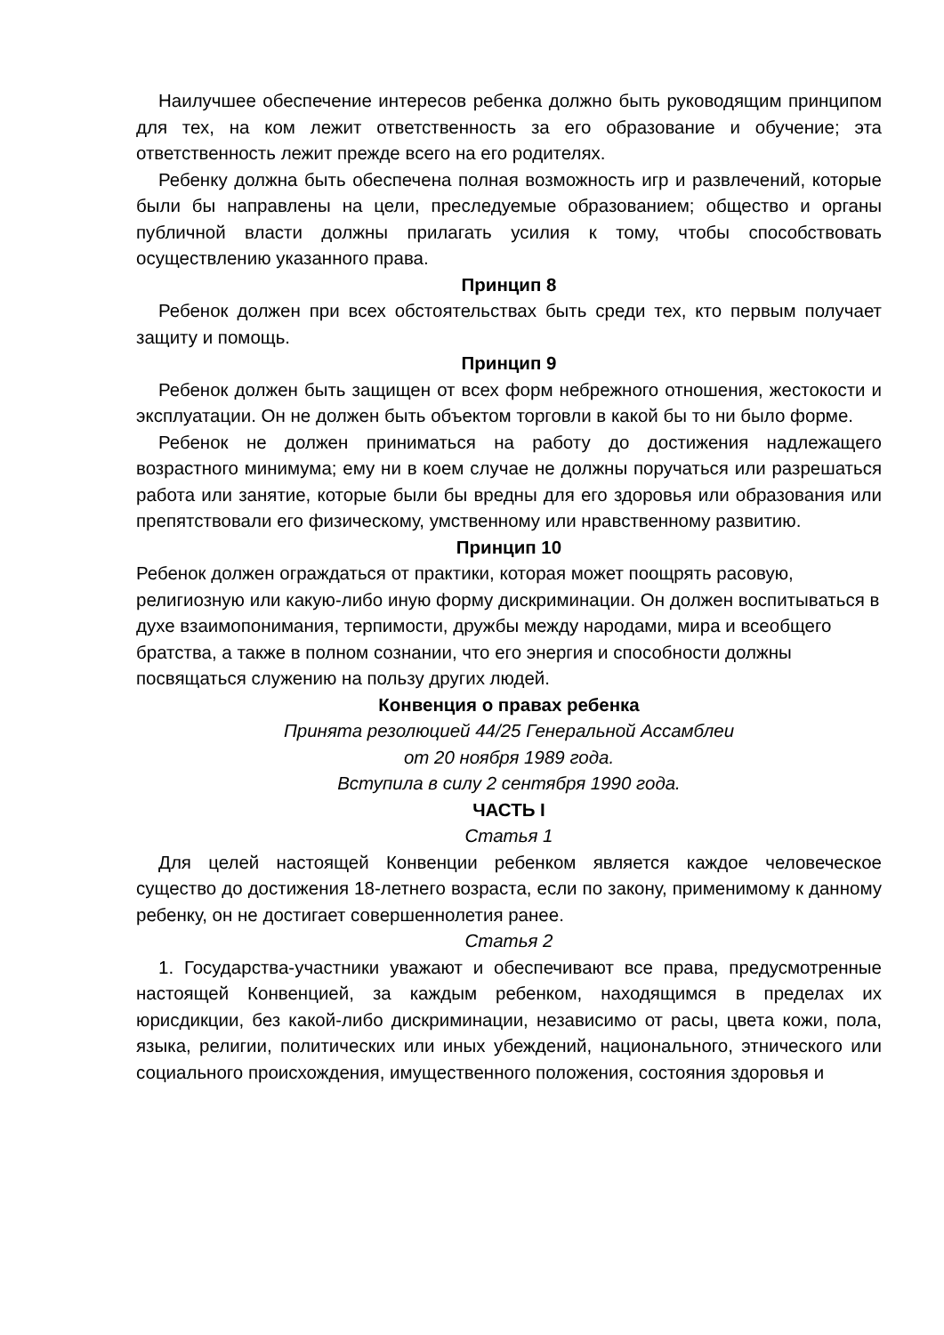Наилучшее обеспечение интересов ребенка должно быть руководящим принципом для тех, на ком лежит ответственность за его образование и обучение; эта ответственность лежит прежде всего на его родителях.
Ребенку должна быть обеспечена полная возможность игр и развлечений, которые были бы направлены на цели, преследуемые образованием; общество и органы публичной власти должны прилагать усилия к тому, чтобы способствовать осуществлению указанного права.
Принцип 8
Ребенок должен при всех обстоятельствах быть среди тех, кто первым получает защиту и помощь.
Принцип 9
Ребенок должен быть защищен от всех форм небрежного отношения, жестокости и эксплуатации. Он не должен быть объектом торговли в какой бы то ни было форме.
Ребенок не должен приниматься на работу до достижения надлежащего возрастного минимума; ему ни в коем случае не должны поручаться или разрешаться работа или занятие, которые были бы вредны для его здоровья или образования или препятствовали его физическому, умственному или нравственному развитию.
Принцип 10
Ребенок должен ограждаться от практики, которая может поощрять расовую, религиозную или какую-либо иную форму дискриминации. Он должен воспитываться в духе взаимопонимания, терпимости, дружбы между народами, мира и всеобщего братства, а также в полном сознании, что его энергия и способности должны посвящаться служению на пользу других людей.
Конвенция о правах ребенка
Принята резолюцией 44/25 Генеральной Ассамблеи
от 20 ноября 1989 года.
Вступила в силу 2 сентября 1990 года.
ЧАСТЬ I
Статья 1
Для целей настоящей Конвенции ребенком является каждое человеческое существо до достижения 18-летнего возраста, если по закону, применимому к данному ребенку, он не достигает совершеннолетия ранее.
Статья 2
1. Государства-участники уважают и обеспечивают все права, предусмотренные настоящей Конвенцией, за каждым ребенком, находящимся в пределах их юрисдикции, без какой-либо дискриминации, независимо от расы, цвета кожи, пола, языка, религии, политических или иных убеждений, национального, этнического или социального происхождения, имущественного положения, состояния здоровья и